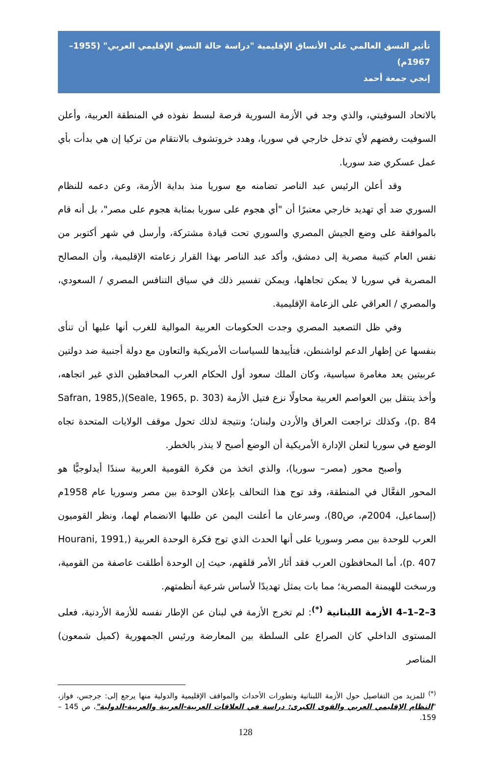تأثير النسق العالمي على الأنساق الإقليمية "دراسة حالة النسق الإقليمي العربي" (1955–1967م)
إنجي جمعة أحمد
بالاتحاد السوفيتي، والذي وجد في الأزمة السورية فرصة لبسط نفوذه في المنطقة العربية، وأعلن السوفيت رفضهم لأي تدخل خارجي في سوريا، وهدد خروتشوف بالانتقام من تركيا إن هي بدأت بأي عمل عسكري ضد سوريا.
وقد أعلن الرئيس عبد الناصر تضامنه مع سوريا منذ بداية الأزمة، وعن دعمه للنظام السوري ضد أي تهديد خارجي معتبرًا أن "أي هجوم على سوريا بمثابة هجوم على مصر"، بل أنه قام بالموافقة على وضع الجيش المصري والسوري تحت قيادة مشتركة، وأرسل في شهر أكتوبر من نفس العام كتيبة مصرية إلى دمشق، وأكد عبد الناصر بهذا القرار زعامته الإقليمية، وأن المصالح المصرية في سوريا لا يمكن تجاهلها، ويمكن تفسير ذلك في سياق التنافس المصري / السعودي، والمصري / العراقي على الزعامة الإقليمية.
وفي ظل التصعيد المصري وجدت الحكومات العربية الموالية للغرب أنها عليها أن تنأى بنفسها عن إظهار الدعم لواشنطن، فتأييدها للسياسات الأمريكية والتعاون مع دولة أجنبية ضد دولتين عربيتين يعد مغامرة سياسية، وكان الملك سعود أول الحكام العرب المحافظين الذي غير اتجاهه، وأخذ ينتقل بين العواصم العربية محاولًا نزع فتيل الأزمة (Seale, 1965, p. 303)(Safran, 1985, p. 84)، وكذلك تراجعت العراق والأردن ولبنان؛ ونتيجة لذلك تحول موقف الولايات المتحدة تجاه الوضع في سوريا لتعلن الإدارة الأمريكية أن الوضع أصبح لا ينذر بالخطر.
وأصبح محور (مصر– سوريا)، والذي اتخذ من فكرة القومية العربية سندًا أيدلوجيًّا هو المحور الفعَّال في المنطقة، وقد توج هذا التحالف بإعلان الوحدة بين مصر وسوريا عام 1958م (إسماعيل، 2004م، ص80)، وسرعان ما أعلنت اليمن عن طلبها الانضمام لهما، ونظر القوميون العرب للوحدة بين مصر وسوريا على أنها الحدث الذي توج فكرة الوحدة العربية (Hourani, 1991, p. 407)، أما المحافظون العرب فقد أثار الأمر قلقهم، حيث إن الوحدة أطلقت عاصفة من القومية، ورسخت للهيمنة المصرية؛ مما بات يمثل تهديدًا لأساس شرعية أنظمتهم.
3–2–1–4 الأزمة اللبنانية <sup>(*)</sup>: لم تخرج الأزمة في لبنان عن الإطار نفسه للأزمة الأردنية، فعلى المستوى الداخلي كان الصراع على السلطة بين المعارضة ورئيس الجمهورية (كميل شمعون) المناصر
<sup>(*)</sup> للمزيد من التفاصيل حول الأزمة اللبنانية وتطورات الأحداث والمواقف الإقليمية والدولية منها يرجع إلى: جرجس، فواز، "النظام الإقليمي العربي والقوى الكبرى: دراسة في العلاقات العربية-العربية والعربية-الدولية"، ص 145 – 159.
128